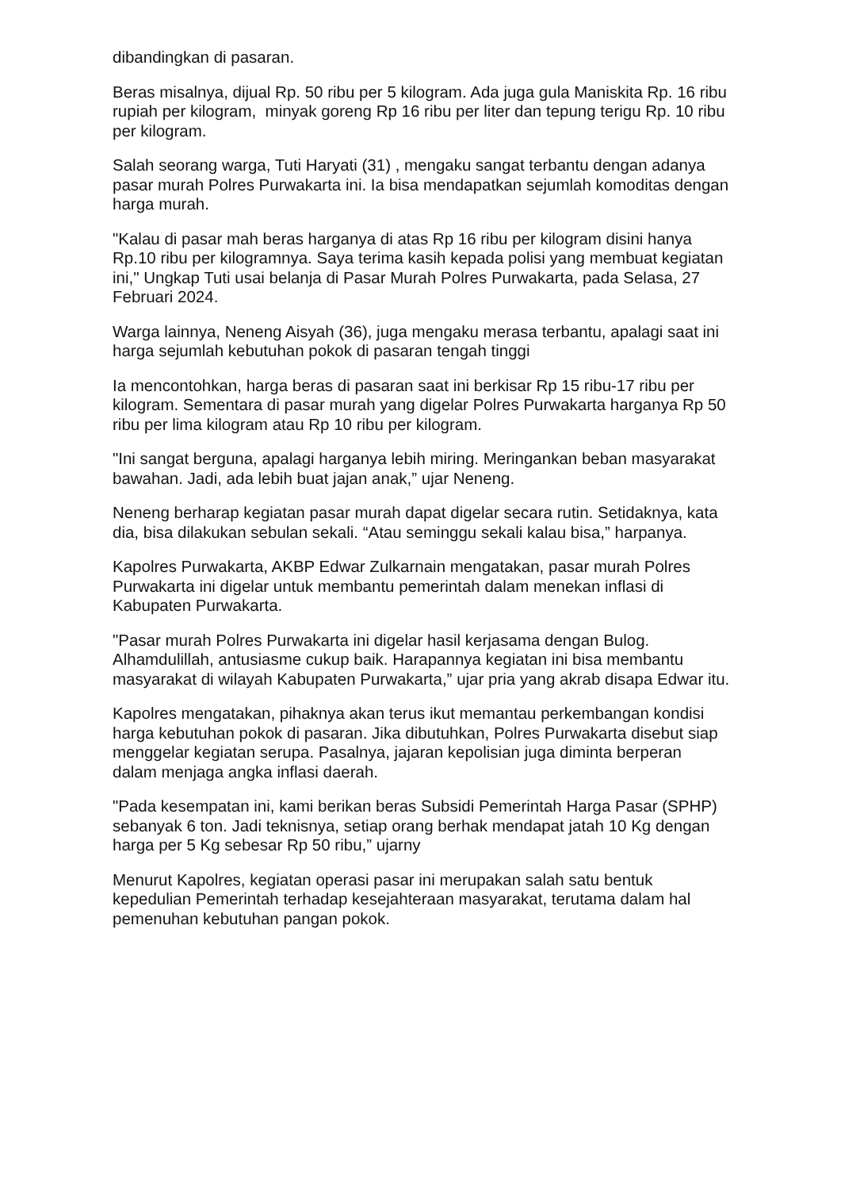dibandingkan di pasaran.
Beras misalnya, dijual Rp. 50 ribu per 5 kilogram. Ada juga gula Maniskita Rp. 16 ribu rupiah per kilogram, minyak goreng Rp 16 ribu per liter dan tepung terigu Rp. 10 ribu per kilogram.
Salah seorang warga, Tuti Haryati (31) , mengaku sangat terbantu dengan adanya pasar murah Polres Purwakarta ini. Ia bisa mendapatkan sejumlah komoditas dengan harga murah.
"Kalau di pasar mah beras harganya di atas Rp 16 ribu per kilogram disini hanya Rp.10 ribu per kilogramnya. Saya terima kasih kepada polisi yang membuat kegiatan ini," Ungkap Tuti usai belanja di Pasar Murah Polres Purwakarta, pada Selasa, 27 Februari 2024.
Warga lainnya, Neneng Aisyah (36), juga mengaku merasa terbantu, apalagi saat ini harga sejumlah kebutuhan pokok di pasaran tengah tinggi
Ia mencontohkan, harga beras di pasaran saat ini berkisar Rp 15 ribu-17 ribu per kilogram. Sementara di pasar murah yang digelar Polres Purwakarta harganya Rp 50 ribu per lima kilogram atau Rp 10 ribu per kilogram.
"Ini sangat berguna, apalagi harganya lebih miring. Meringankan beban masyarakat bawahan. Jadi, ada lebih buat jajan anak,” ujar Neneng.
Neneng berharap kegiatan pasar murah dapat digelar secara rutin. Setidaknya, kata dia, bisa dilakukan sebulan sekali. “Atau seminggu sekali kalau bisa,” harpanya.
Kapolres Purwakarta, AKBP Edwar Zulkarnain mengatakan, pasar murah Polres Purwakarta ini digelar untuk membantu pemerintah dalam menekan inflasi di Kabupaten Purwakarta.
"Pasar murah Polres Purwakarta ini digelar hasil kerjasama dengan Bulog. Alhamdulillah, antusiasme cukup baik. Harapannya kegiatan ini bisa membantu masyarakat di wilayah Kabupaten Purwakarta,” ujar pria yang akrab disapa Edwar itu.
Kapolres mengatakan, pihaknya akan terus ikut memantau perkembangan kondisi harga kebutuhan pokok di pasaran. Jika dibutuhkan, Polres Purwakarta disebut siap menggelar kegiatan serupa. Pasalnya, jajaran kepolisian juga diminta berperan dalam menjaga angka inflasi daerah.
"Pada kesempatan ini, kami berikan beras Subsidi Pemerintah Harga Pasar (SPHP) sebanyak 6 ton. Jadi teknisnya, setiap orang berhak mendapat jatah 10 Kg dengan harga per 5 Kg sebesar Rp 50 ribu,” ujarny
Menurut Kapolres, kegiatan operasi pasar ini merupakan salah satu bentuk kepedulian Pemerintah terhadap kesejahteraan masyarakat, terutama dalam hal pemenuhan kebutuhan pangan pokok.